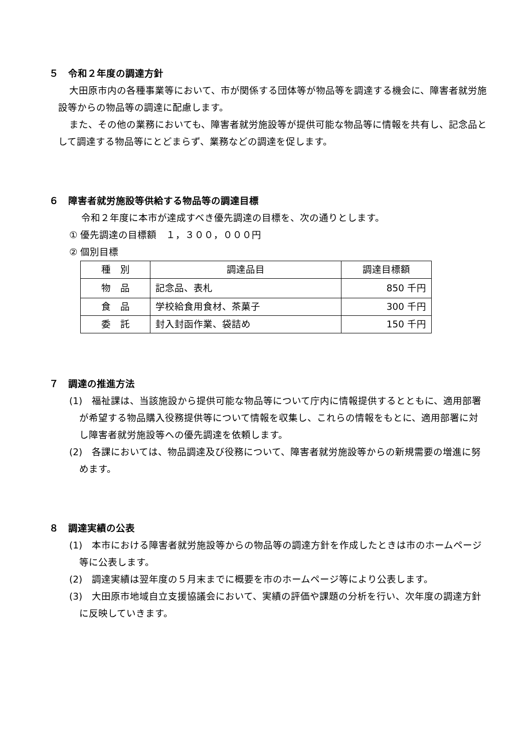５　令和２年度の調達方針
大田原市内の各種事業等において、市が関係する団体等が物品等を調達する機会に、障害者就労施設等からの物品等の調達に配慮します。
また、その他の業務においても、障害者就労施設等が提供可能な物品等に情報を共有し、記念品として調達する物品等にとどまらず、業務などの調達を促します。
６　障害者就労施設等供給する物品等の調達目標
令和２年度に本市が達成すべき優先調達の目標を、次の通りとします。
① 優先調達の目標額　１，３００，０００円
② 個別目標
| 種 別 | 調達品目 | 調達目標額 |
| --- | --- | --- |
| 物 品 | 記念品、表札 | 850 千円 |
| 食 品 | 学校給食用食材、茶菓子 | 300 千円 |
| 委 託 | 封入封函作業、袋詰め | 150 千円 |
７　調達の推進方法
(1)　福祉課は、当該施設から提供可能な物品等について庁内に情報提供するとともに、適用部署が希望する物品購入役務提供等について情報を収集し、これらの情報をもとに、適用部署に対し障害者就労施設等への優先調達を依頼します。
(2)　各課においては、物品調達及び役務について、障害者就労施設等からの新規需要の増進に努めます。
８　調達実績の公表
(1)　本市における障害者就労施設等からの物品等の調達方針を作成したときは市のホームページ等に公表します。
(2)　調達実績は翌年度の５月末までに概要を市のホームページ等により公表します。
(3)　大田原市地域自立支援協議会において、実績の評価や課題の分析を行い、次年度の調達方針に反映していきます。